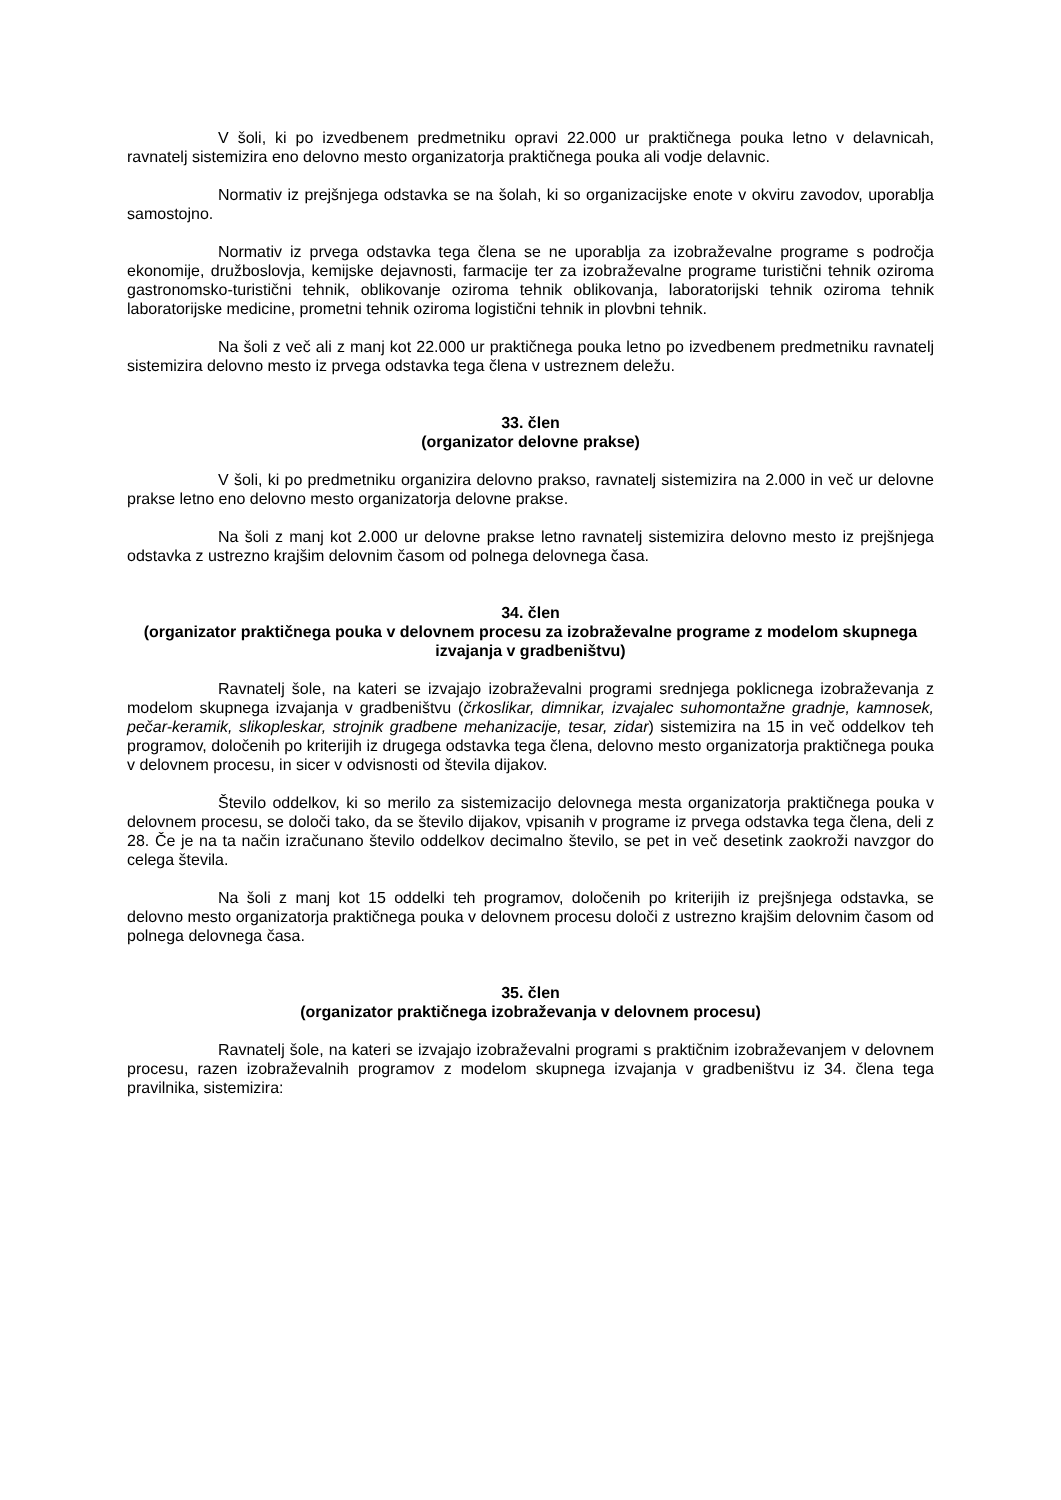V šoli, ki po izvedbenem predmetniku opravi 22.000 ur praktičnega pouka letno v delavnicah, ravnatelj sistemizira eno delovno mesto organizatorja praktičnega pouka ali vodje delavnic.
Normativ iz prejšnjega odstavka se na šolah, ki so organizacijske enote v okviru zavodov, uporablja samostojno.
Normativ iz prvega odstavka tega člena se ne uporablja za izobraževalne programe s področja ekonomije, družboslovja, kemijske dejavnosti, farmacije ter za izobraževalne programe turistični tehnik oziroma gastronomsko-turistični tehnik, oblikovanje oziroma tehnik oblikovanja, laboratorijski tehnik oziroma tehnik laboratorijske medicine, prometni tehnik oziroma logistični tehnik in plovbni tehnik.
Na šoli z več ali z manj kot 22.000 ur praktičnega pouka letno po izvedbenem predmetniku ravnatelj sistemizira delovno mesto iz prvega odstavka tega člena v ustreznem deležu.
33. člen
(organizator delovne prakse)
V šoli, ki po predmetniku organizira delovno prakso, ravnatelj sistemizira na 2.000 in več ur delovne prakse letno eno delovno mesto organizatorja delovne prakse.
Na šoli z manj kot 2.000 ur delovne prakse letno ravnatelj sistemizira delovno mesto iz prejšnjega odstavka z ustrezno krajšim delovnim časom od polnega delovnega časa.
34. člen
(organizator praktičnega pouka v delovnem procesu za izobraževalne programe z modelom skupnega izvajanja v gradbeništvu)
Ravnatelj šole, na kateri se izvajajo izobraževalni programi srednjega poklicnega izobraževanja z modelom skupnega izvajanja v gradbeništvu (črkoslikar, dimnikar, izvajalec suhomontažne gradnje, kamnosek, pečar-keramik, slikopleskar, strojnik gradbene mehanizacije, tesar, zidar) sistemizira na 15 in več oddelkov teh programov, določenih po kriterijih iz drugega odstavka tega člena, delovno mesto organizatorja praktičnega pouka v delovnem procesu, in sicer v odvisnosti od števila dijakov.
Število oddelkov, ki so merilo za sistemizacijo delovnega mesta organizatorja praktičnega pouka v delovnem procesu, se določi tako, da se število dijakov, vpisanih v programe iz prvega odstavka tega člena, deli z 28. Če je na ta način izračunano število oddelkov decimalno število, se pet in več desetink zaokroži navzgor do celega števila.
Na šoli z manj kot 15 oddelki teh programov, določenih po kriterijih iz prejšnjega odstavka, se delovno mesto organizatorja praktičnega pouka v delovnem procesu določi z ustrezno krajšim delovnim časom od polnega delovnega časa.
35. člen
(organizator praktičnega izobraževanja v delovnem procesu)
Ravnatelj šole, na kateri se izvajajo izobraževalni programi s praktičnim izobraževanjem v delovnem procesu, razen izobraževalnih programov z modelom skupnega izvajanja v gradbeništvu iz 34. člena tega pravilnika, sistemizira: